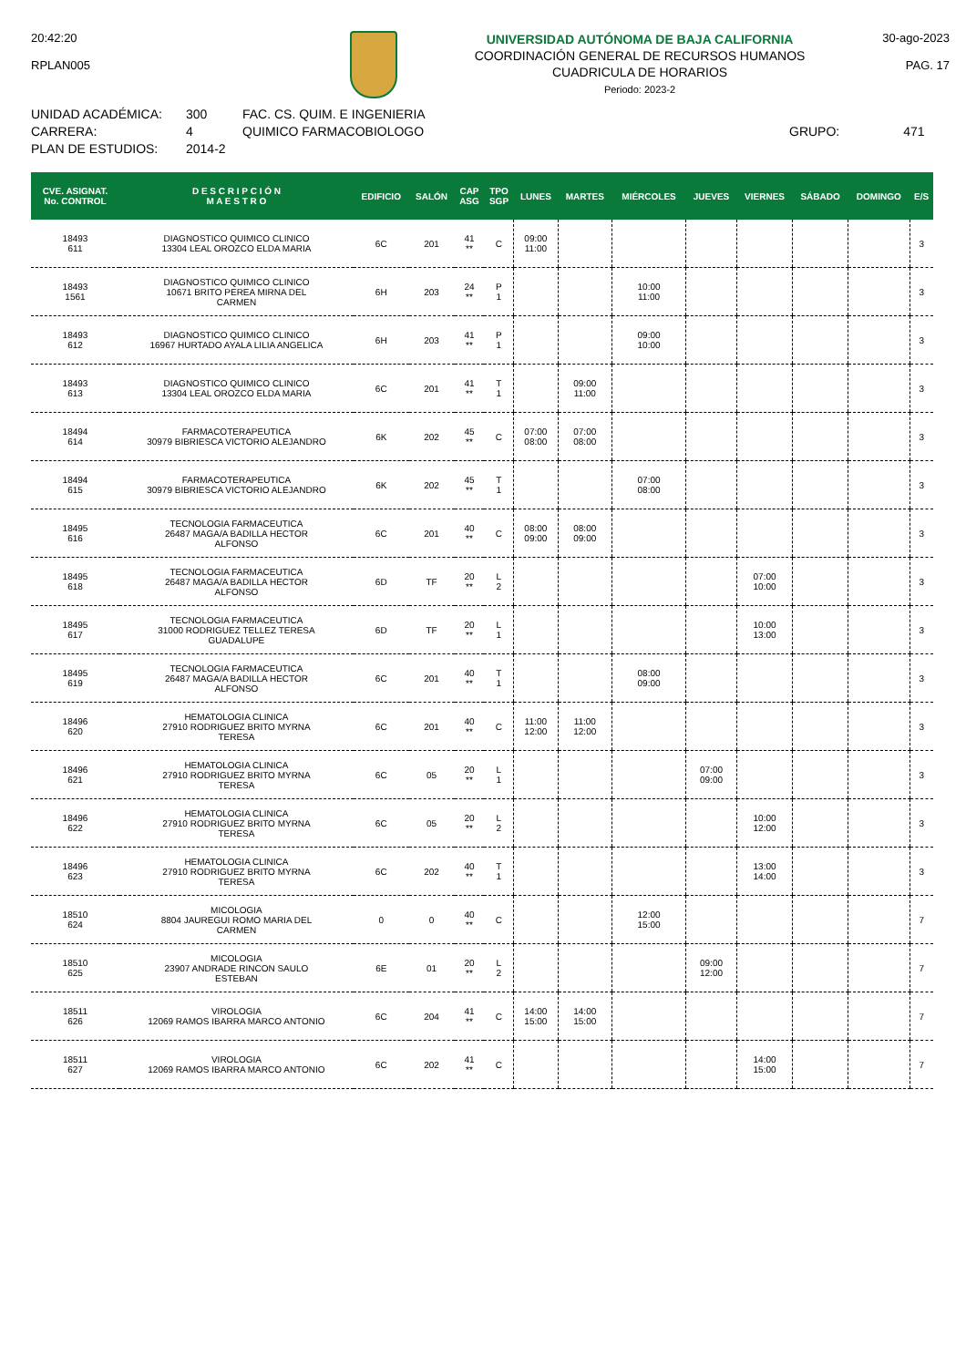20:42:20
RPLAN005
UNIVERSIDAD AUTÓNOMA DE BAJA CALIFORNIA
COORDINACIÓN GENERAL DE RECURSOS HUMANOS
CUADRICULA DE HORARIOS
Periodo: 2023-2
30-ago-2023
PAG. 17
UNIDAD ACADÉMICA:
CARRERA:
PLAN DE ESTUDIOS:
300
4
2014-2
FAC. CS. QUIM. E INGENIERIA
QUIMICO FARMACOBIOLOGO
GRUPO: 471
| CVE. ASIGNAT. No. CONTROL | D E S C R I P C I Ó N M A E S T R O | EDIFICIO | SALÓN | CAP ASG | TPO SGP | LUNES | MARTES | MIÉRCOLES | JUEVES | VIERNES | SÁBADO | DOMINGO | E/S |
| --- | --- | --- | --- | --- | --- | --- | --- | --- | --- | --- | --- | --- | --- |
| 18493 611 | DIAGNOSTICO QUIMICO CLINICO 13304 LEAL OROZCO ELDA MARIA | 6C | 201 | 41 ** | C | 09:00 11:00 | | | | | | | 3 |
| 18493 1561 | DIAGNOSTICO QUIMICO CLINICO 10671 BRITO PEREA MIRNA DEL CARMEN | 6H | 203 | 24 ** | P 1 | | | 10:00 11:00 | | | | | 3 |
| 18493 612 | DIAGNOSTICO QUIMICO CLINICO 16967 HURTADO AYALA LILIA ANGELICA | 6H | 203 | 41 ** | P 1 | | | 09:00 10:00 | | | | | 3 |
| 18493 613 | DIAGNOSTICO QUIMICO CLINICO 13304 LEAL OROZCO ELDA MARIA | 6C | 201 | 41 ** | T 1 | | 09:00 11:00 | | | | | | 3 |
| 18494 614 | FARMACOTERAPEUTICA 30979 BIBRIESCA VICTORIO ALEJANDRO | 6K | 202 | 45 ** | C | 07:00 08:00 | 07:00 08:00 | | | | | | 3 |
| 18494 615 | FARMACOTERAPEUTICA 30979 BIBRIESCA VICTORIO ALEJANDRO | 6K | 202 | 45 ** | T 1 | | | 07:00 08:00 | | | | | 3 |
| 18495 616 | TECNOLOGIA FARMACEUTICA 26487 MAGA/A BADILLA HECTOR ALFONSO | 6C | 201 | 40 ** | C | 08:00 09:00 | 08:00 09:00 | | | | | | 3 |
| 18495 618 | TECNOLOGIA FARMACEUTICA 26487 MAGA/A BADILLA HECTOR ALFONSO | 6D | TF | 20 ** | L 2 | | | | | 07:00 10:00 | | | 3 |
| 18495 617 | TECNOLOGIA FARMACEUTICA 31000 RODRIGUEZ TELLEZ TERESA GUADALUPE | 6D | TF | 20 ** | L 1 | | | | | 10:00 13:00 | | | 3 |
| 18495 619 | TECNOLOGIA FARMACEUTICA 26487 MAGA/A BADILLA HECTOR ALFONSO | 6C | 201 | 40 ** | T 1 | | | 08:00 09:00 | | | | | 3 |
| 18496 620 | HEMATOLOGIA CLINICA 27910 RODRIGUEZ BRITO MYRNA TERESA | 6C | 201 | 40 ** | C | 11:00 12:00 | 11:00 12:00 | | | | | | 3 |
| 18496 621 | HEMATOLOGIA CLINICA 27910 RODRIGUEZ BRITO MYRNA TERESA | 6C | 05 | 20 ** | L 1 | | | | 07:00 09:00 | | | | 3 |
| 18496 622 | HEMATOLOGIA CLINICA 27910 RODRIGUEZ BRITO MYRNA TERESA | 6C | 05 | 20 ** | L 2 | | | | | 10:00 12:00 | | | 3 |
| 18496 623 | HEMATOLOGIA CLINICA 27910 RODRIGUEZ BRITO MYRNA TERESA | 6C | 202 | 40 ** | T 1 | | | | | 13:00 14:00 | | | 3 |
| 18510 624 | MICOLOGIA 8804 JAUREGUI ROMO MARIA DEL CARMEN | 0 | 0 | 40 ** | C | | | 12:00 15:00 | | | | | 7 |
| 18510 625 | MICOLOGIA 23907 ANDRADE RINCON SAULO ESTEBAN | 6E | 01 | 20 ** | L 2 | | | | 09:00 12:00 | | | | 7 |
| 18511 626 | VIROLOGIA 12069 RAMOS IBARRA MARCO ANTONIO | 6C | 204 | 41 ** | C | 14:00 15:00 | 14:00 15:00 | | | | | | 7 |
| 18511 627 | VIROLOGIA 12069 RAMOS IBARRA MARCO ANTONIO | 6C | 202 | 41 ** | C | | | | | 14:00 15:00 | | | 7 |